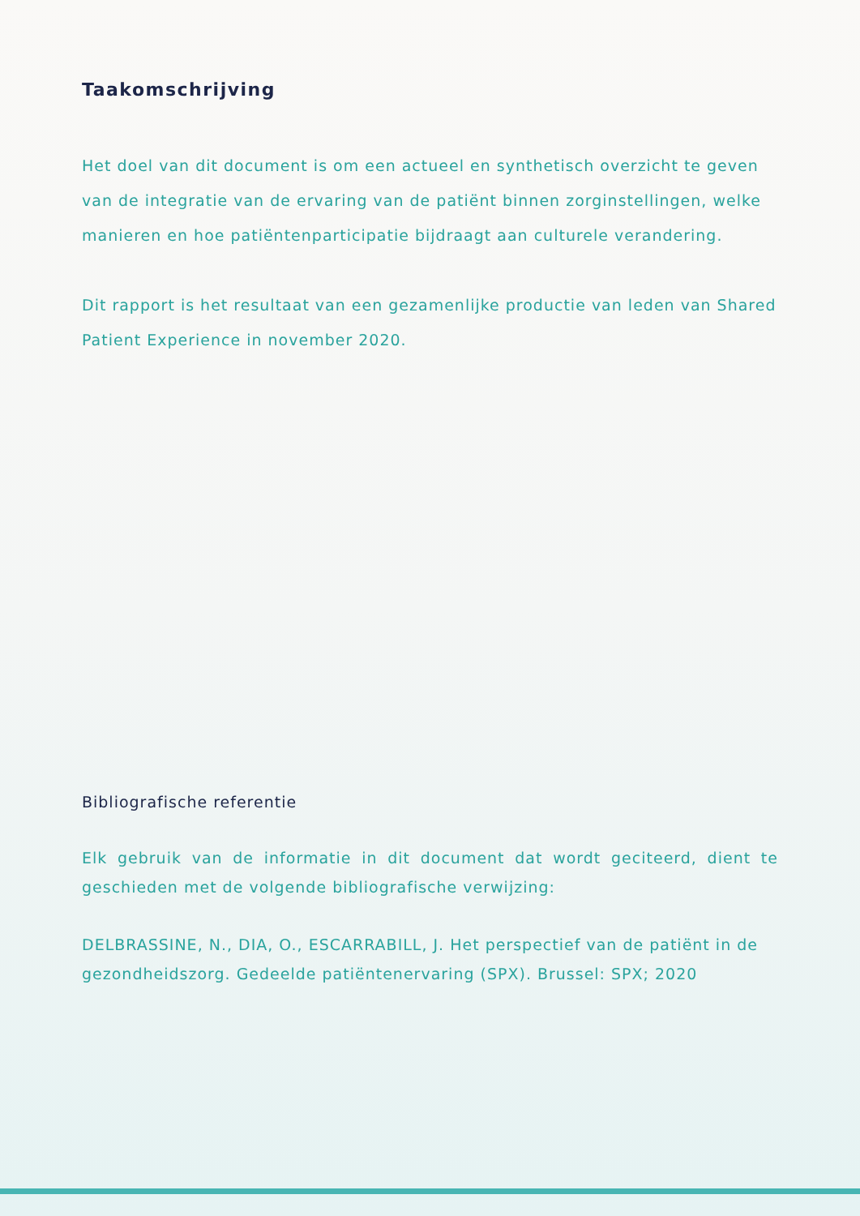Taakomschrijving
Het doel van dit document is om een actueel en synthetisch overzicht te geven van de integratie van de ervaring van de patiënt binnen zorginstellingen, welke manieren en hoe patiëntenparticipatie bijdraagt aan culturele verandering.
Dit rapport is het resultaat van een gezamenlijke productie van leden van Shared Patient Experience in november 2020.
Bibliografische referentie
Elk gebruik van de informatie in dit document dat wordt geciteerd, dient te geschieden met de volgende bibliografische verwijzing:
DELBRASSINE, N., DIA, O., ESCARRABILL, J. Het perspectief van de patiënt in de gezondheidszorg. Gedeelde patiëntenervaring (SPX). Brussel: SPX; 2020